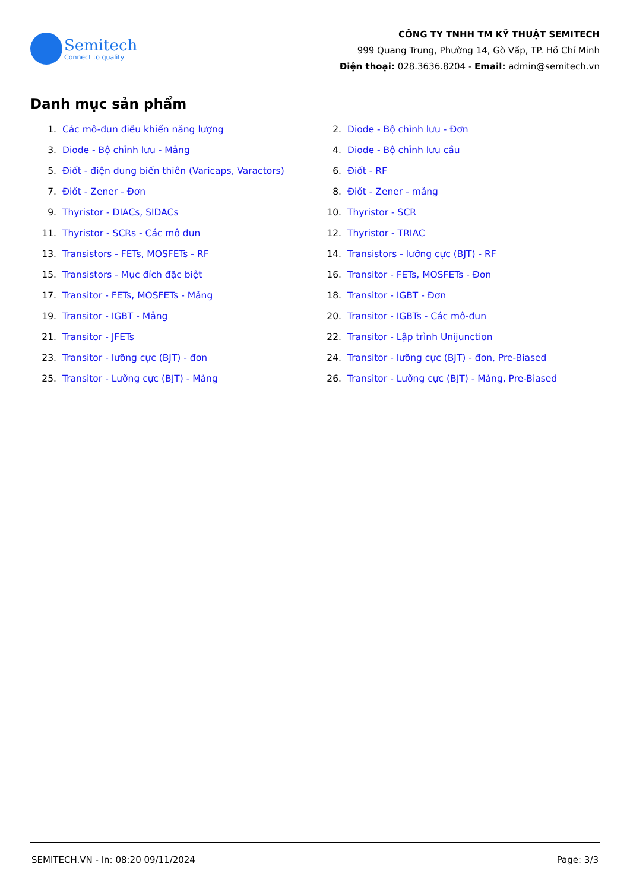Semitech
Connect to quality
CÔNG TY TNHH TM KỸ THUẬT SEMITECH
999 Quang Trung, Phường 14, Gò Vấp, TP. Hồ Chí Minh
Điện thoại: 028.3636.8204 - Email: admin@semitech.vn
Danh mục sản phẩm
1. Các mô-đun điều khiển năng lượng
2. Diode - Bộ chỉnh lưu - Đơn
3. Diode - Bộ chỉnh lưu - Mảng
4. Diode - Bộ chỉnh lưu cầu
5. Điốt - điện dung biến thiên (Varicaps, Varactors)
6. Điốt - RF
7. Điốt - Zener - Đơn
8. Điốt - Zener - mảng
9. Thyristor - DIACs, SIDACs
10. Thyristor - SCR
11. Thyristor - SCRs - Các mô đun
12. Thyristor - TRIAC
13. Transistors - FETs, MOSFETs - RF
14. Transistors - lưỡng cực (BJT) - RF
15. Transistors - Mục đích đặc biệt
16. Transitor - FETs, MOSFETs - Đơn
17. Transitor - FETs, MOSFETs - Mảng
18. Transitor - IGBT - Đơn
19. Transitor - IGBT - Mảng
20. Transitor - IGBTs - Các mô-đun
21. Transitor - JFETs
22. Transitor - Lập trình Unijunction
23. Transitor - lưỡng cực (BJT) - đơn
24. Transitor - lưỡng cực (BJT) - đơn, Pre-Biased
25. Transitor - Lưỡng cực (BJT) - Mảng
26. Transitor - Lưỡng cực (BJT) - Mảng, Pre-Biased
SEMITECH.VN - In: 08:20 09/11/2024 Page: 3/3